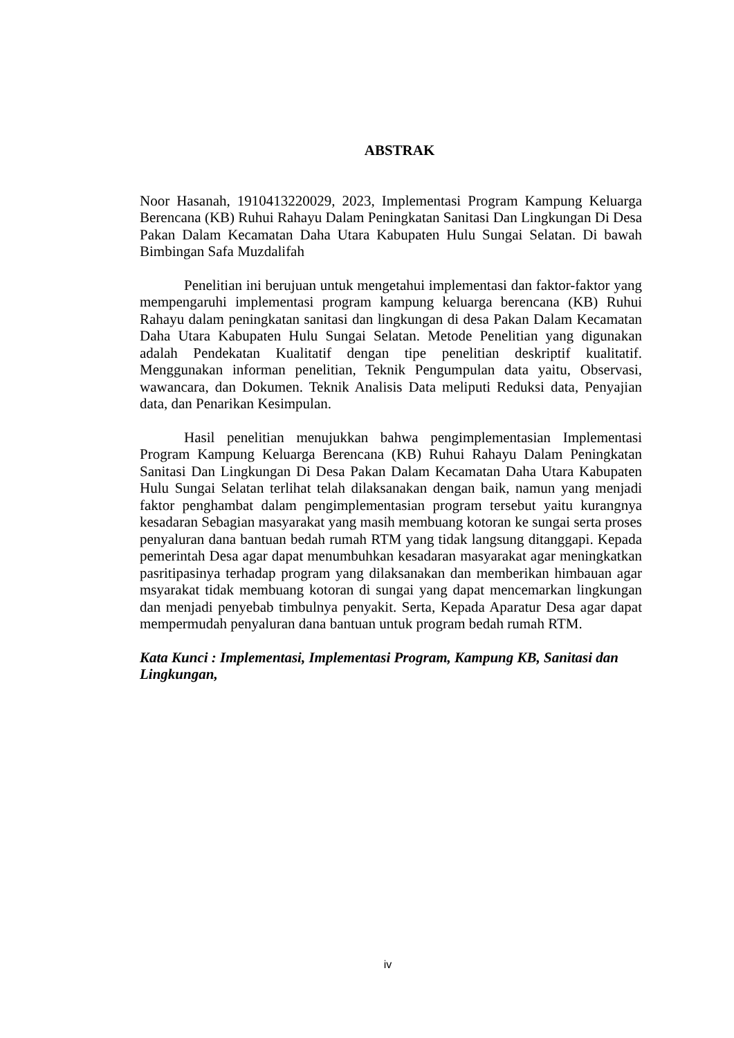ABSTRAK
Noor Hasanah, 1910413220029, 2023, Implementasi Program Kampung Keluarga Berencana (KB) Ruhui Rahayu Dalam Peningkatan Sanitasi Dan Lingkungan Di Desa Pakan Dalam Kecamatan Daha Utara Kabupaten Hulu Sungai Selatan. Di bawah Bimbingan Safa Muzdalifah
Penelitian ini berujuan untuk mengetahui implementasi dan faktor-faktor yang mempengaruhi implementasi program kampung keluarga berencana (KB) Ruhui Rahayu dalam peningkatan sanitasi dan lingkungan di desa Pakan Dalam Kecamatan Daha Utara Kabupaten Hulu Sungai Selatan. Metode Penelitian yang digunakan adalah Pendekatan Kualitatif dengan tipe penelitian deskriptif kualitatif. Menggunakan informan penelitian, Teknik Pengumpulan data yaitu, Observasi, wawancara, dan Dokumen. Teknik Analisis Data meliputi Reduksi data, Penyajian data, dan Penarikan Kesimpulan.
Hasil penelitian menujukkan bahwa pengimplementasian Implementasi Program Kampung Keluarga Berencana (KB) Ruhui Rahayu Dalam Peningkatan Sanitasi Dan Lingkungan Di Desa Pakan Dalam Kecamatan Daha Utara Kabupaten Hulu Sungai Selatan terlihat telah dilaksanakan dengan baik, namun yang menjadi faktor penghambat dalam pengimplementasian program tersebut yaitu kurangnya kesadaran Sebagian masyarakat yang masih membuang kotoran ke sungai serta proses penyaluran dana bantuan bedah rumah RTM yang tidak langsung ditanggapi. Kepada pemerintah Desa agar dapat menumbuhkan kesadaran masyarakat agar meningkatkan pasritipasinya terhadap program yang dilaksanakan dan memberikan himbauan agar msyarakat tidak membuang kotoran di sungai yang dapat mencemarkan lingkungan dan menjadi penyebab timbulnya penyakit. Serta, Kepada Aparatur Desa agar dapat mempermudah penyaluran dana bantuan untuk program bedah rumah RTM.
Kata Kunci : Implementasi, Implementasi Program, Kampung KB, Sanitasi dan Lingkungan,
iv